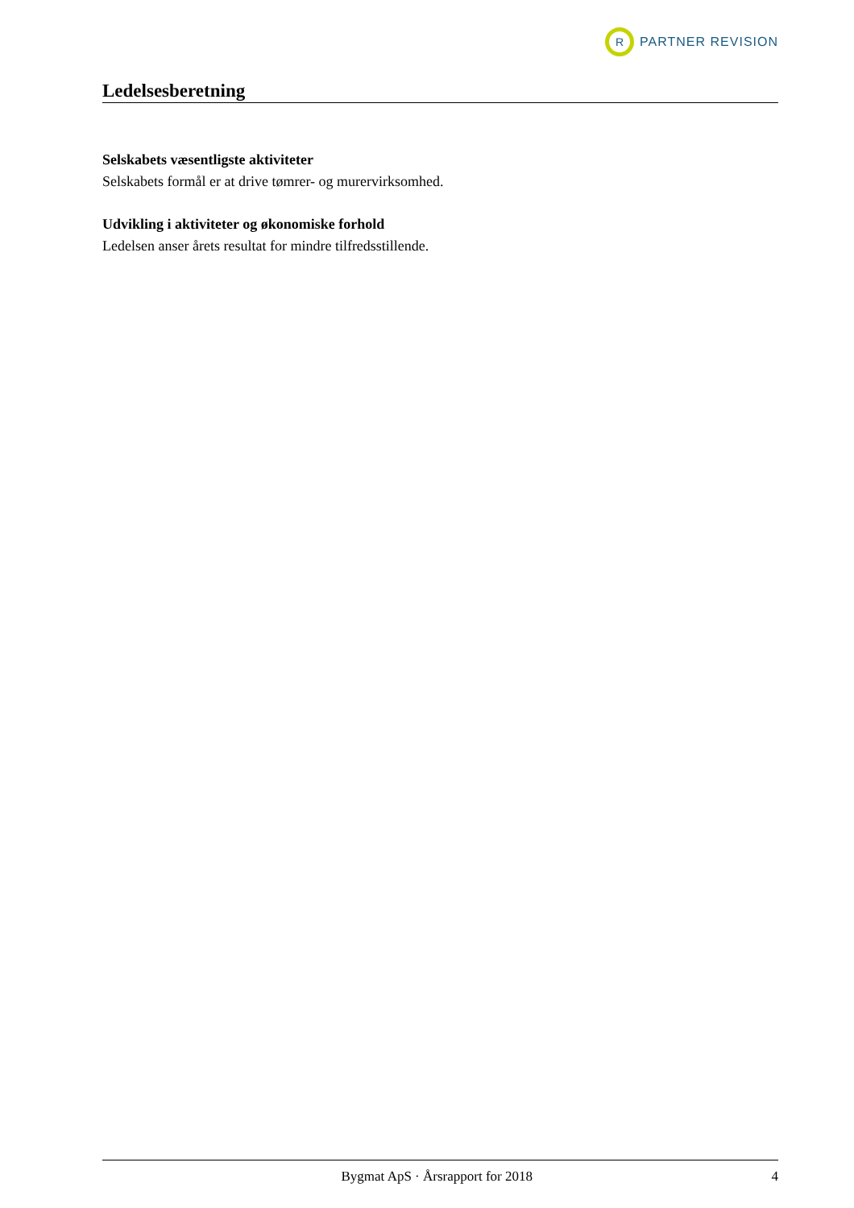R
PARTNER REVISION
Ledelsesberetning
Selskabets væsentligste aktiviteter
Selskabets formål er at drive tømrer- og murervirksomhed.
Udvikling i aktiviteter og økonomiske forhold
Ledelsen anser årets resultat for mindre tilfredsstillende.
Bygmat ApS · Årsrapport for 2018 4